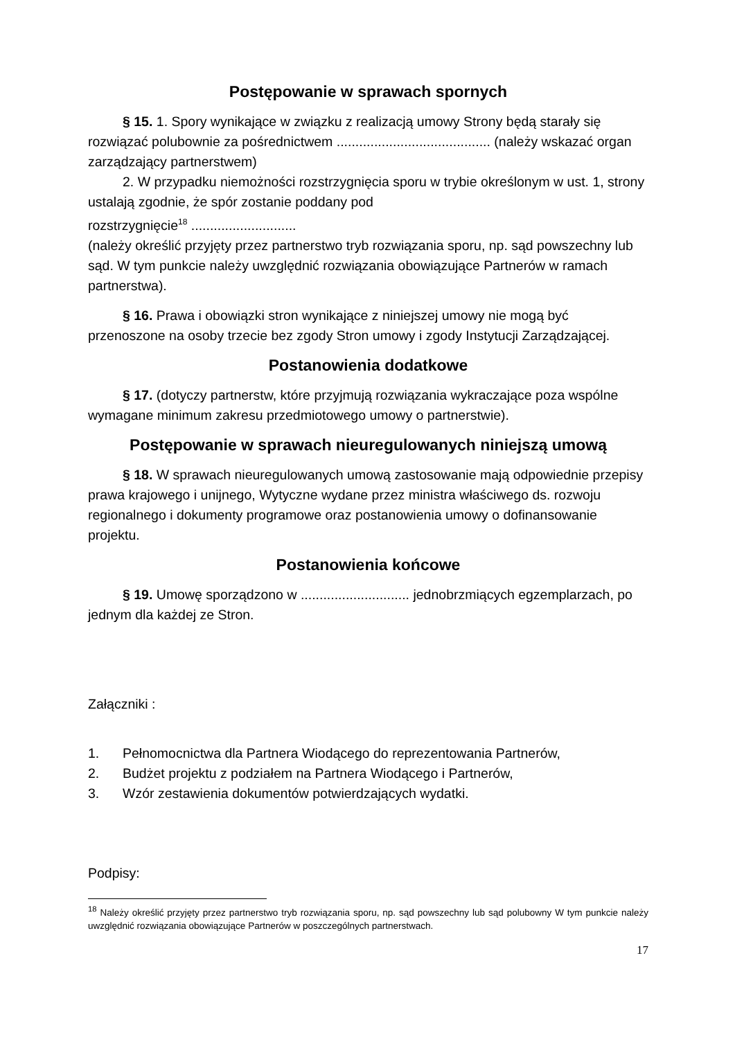Postępowanie w sprawach spornych
§ 15. 1. Spory wynikające w związku z realizacją umowy Strony będą starały się rozwiązać polubownie za pośrednictwem ......................................... (należy wskazać organ zarządzający partnerstwem)
2. W przypadku niemożności rozstrzygnięcia sporu w trybie określonym w ust. 1, strony ustalają zgodnie, że spór zostanie poddany pod
rozstrzygnięcie<sup>18</sup> ............................
(należy określić przyjęty przez partnerstwo tryb rozwiązania sporu, np. sąd powszechny lub sąd. W tym punkcie należy uwzględnić rozwiązania obowiązujące Partnerów w ramach partnerstwa).
§ 16. Prawa i obowiązki stron wynikające z niniejszej umowy nie mogą być przenoszone na osoby trzecie bez zgody Stron umowy i zgody Instytucji Zarządzającej.
Postanowienia dodatkowe
§ 17. (dotyczy partnerstw, które przyjmują rozwiązania wykraczające poza wspólne wymagane minimum zakresu przedmiotowego umowy o partnerstwie).
Postępowanie w sprawach nieuregulowanych niniejszą umową
§ 18. W sprawach nieuregulowanych umową zastosowanie mają odpowiednie przepisy prawa krajowego i unijnego, Wytyczne wydane przez ministra właściwego ds. rozwoju regionalnego i dokumenty programowe oraz postanowienia umowy o dofinansowanie projektu.
Postanowienia końcowe
§ 19. Umowę sporządzono w ............................. jednobrzmiących egzemplarzach, po jednym dla każdej ze Stron.
Załączniki :
1. Pełnomocnictwa dla Partnera Wiodącego do reprezentowania Partnerów,
2. Budżet projektu z podziałem na Partnera Wiodącego i Partnerów,
3. Wzór zestawienia dokumentów potwierdzających wydatki.
Podpisy:
<sup>18</sup> Należy określić przyjęty przez partnerstwo tryb rozwiązania sporu, np. sąd powszechny lub sąd polubowny W tym punkcie należy uwzględnić rozwiązania obowiązujące Partnerów w poszczególnych partnerstwach.
17